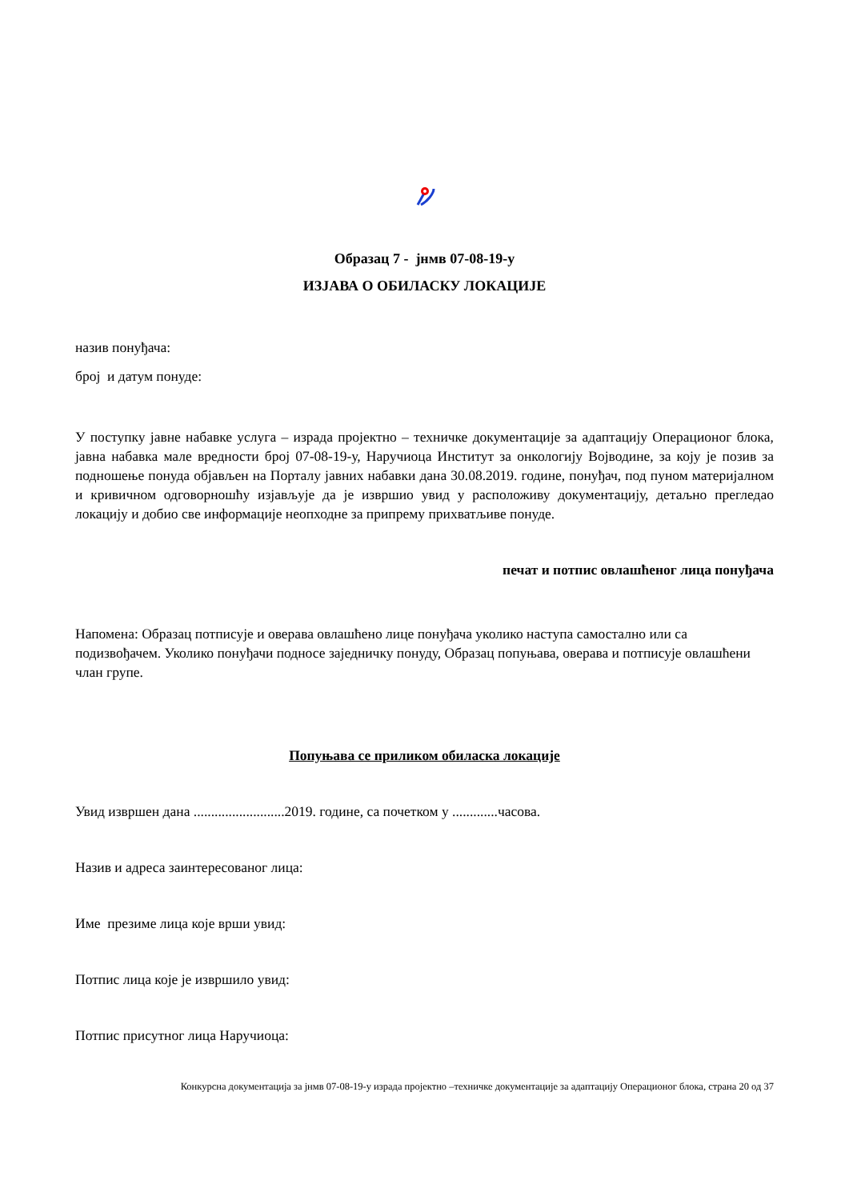Образац 7 - јнмв 07-08-19-у
ИЗЈАВА О ОБИЛАСКУ ЛОКАЦИЈЕ
назив понуђача:
број и датум понуде:
У поступку јавне набавке услуга – израда пројектно – техничке документације за адаптацију Операционог блока, јавна набавка мале вредности број 07-08-19-у, Наручиоца Институт за онкологију Војводине, за коју је позив за подношење понуда објављен на Порталу јавних набавки дана 30.08.2019. године, понуђач, под пуном материјалном и кривичном одговорношћу изјављује да је извршио увид у расположиву документацију, детаљно прегледао локацију и добио све информације неопходне за припрему прихватљиве понуде.
печат и потпис овлашћеног лица понуђача
Напомена: Образац потписује и оверава овлашћено лице понуђача уколико наступа самостално или са подизвођачем. Уколико понуђачи подносе заједничку понуду, Образац попуњава, оверава и потписује овлашћени члан групе.
Попуњава се приликом обиласка локације
Увид извршен дана ..........................2019. године, са почетком у .............часова.
Назив и адреса заинтересованог лица:
Име презиме лица које врши увид:
Потпис лица које је извршило увид:
Потпис присутног лица Наручиоца:
Конкурсна документација за јнмв 07-08-19-у израда пројектно –техничке документације за адаптацију Операционог блока, страна 20 од 37